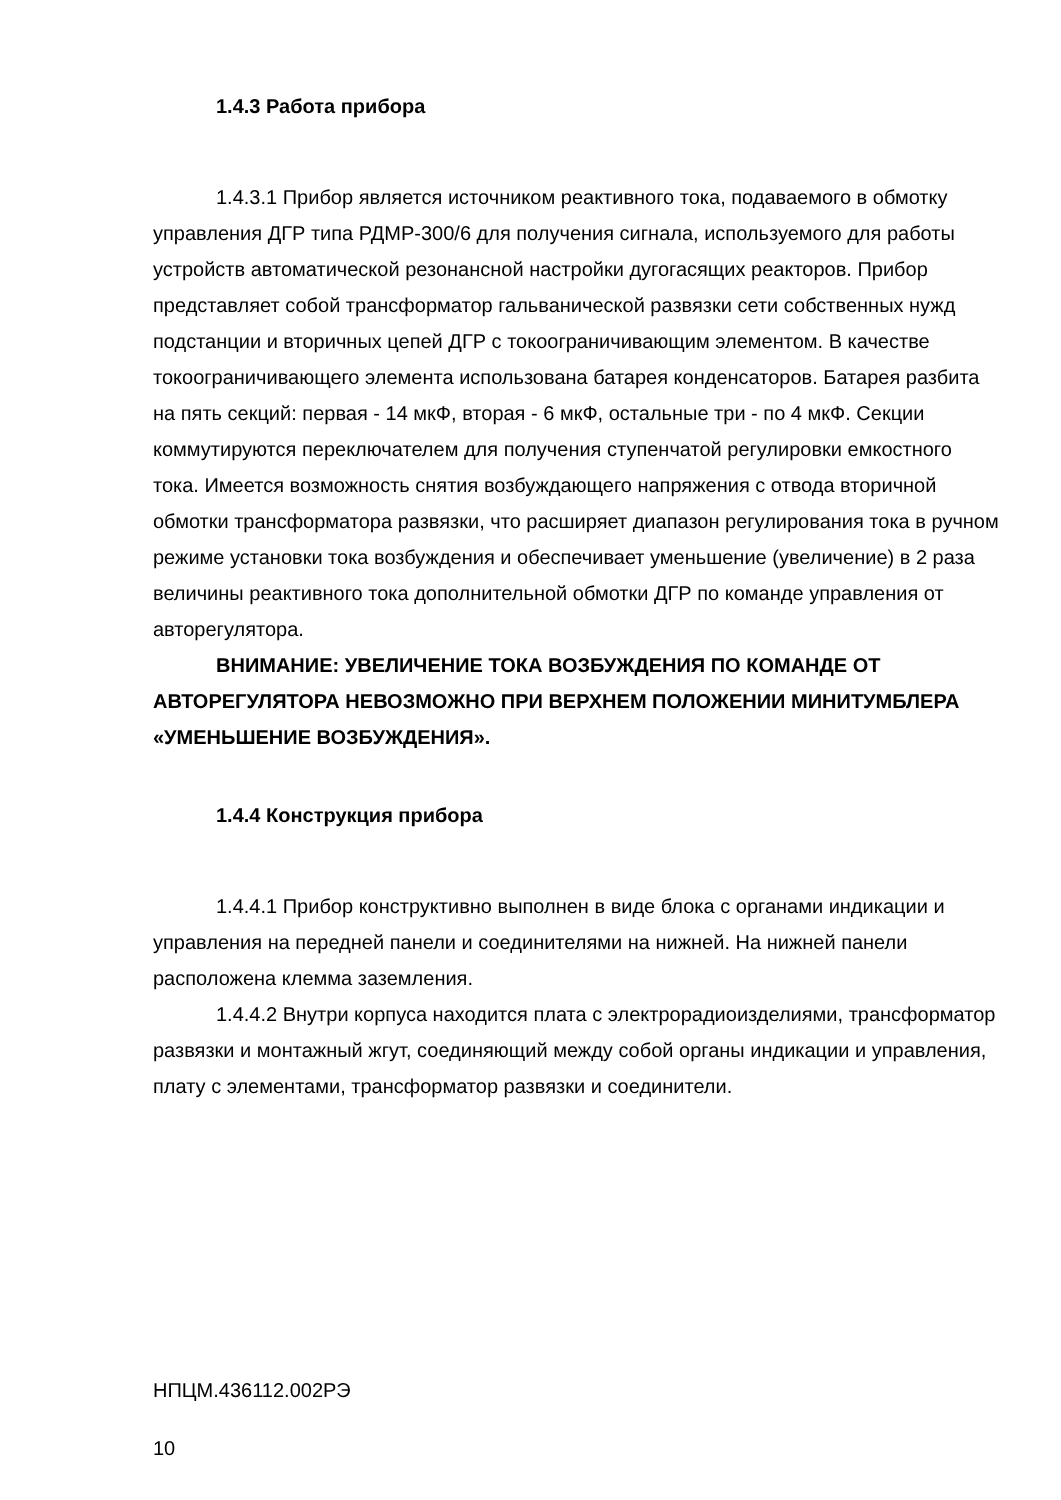1.4.3 Работа прибора
1.4.3.1 Прибор является источником реактивного тока, подаваемого в обмотку управления ДГР типа РДМР-300/6 для получения сигнала, используемого для работы устройств автоматической резонансной настройки дугогасящих реакторов. Прибор представляет собой трансформатор гальванической развязки сети собственных нужд подстанции и вторичных цепей ДГР с токоограничивающим элементом. В качестве токоограничивающего элемента использована батарея конденсаторов. Батарея разбита на пять секций: первая - 14 мкФ, вторая - 6 мкФ, остальные три - по 4 мкФ. Секции коммутируются переключателем для получения ступенчатой регулировки емкостного тока. Имеется возможность снятия возбуждающего напряжения с отвода вторичной обмотки трансформатора развязки, что расширяет диапазон регулирования тока в ручном режиме установки тока возбуждения и обеспечивает уменьшение (увеличение) в 2 раза величины реактивного тока дополнительной обмотки ДГР по команде управления от авторегулятора.
ВНИМАНИЕ: УВЕЛИЧЕНИЕ ТОКА ВОЗБУЖДЕНИЯ ПО КОМАНДЕ ОТ АВТОРЕГУЛЯТОРА НЕВОЗМОЖНО ПРИ ВЕРХНЕМ ПОЛОЖЕНИИ МИНИТУМБЛЕРА «УМЕНЬШЕНИЕ ВОЗБУЖДЕНИЯ».
1.4.4 Конструкция прибора
1.4.4.1 Прибор конструктивно выполнен в виде блока с органами индикации и управления на передней панели и соединителями на нижней. На нижней панели расположена клемма заземления.
1.4.4.2 Внутри корпуса находится плата с электрорадиоизделиями, трансформатор развязки и монтажный жгут, соединяющий между собой органы индикации и управления, плату с элементами, трансформатор развязки и соединители.
НПЦМ.436112.002РЭ
10